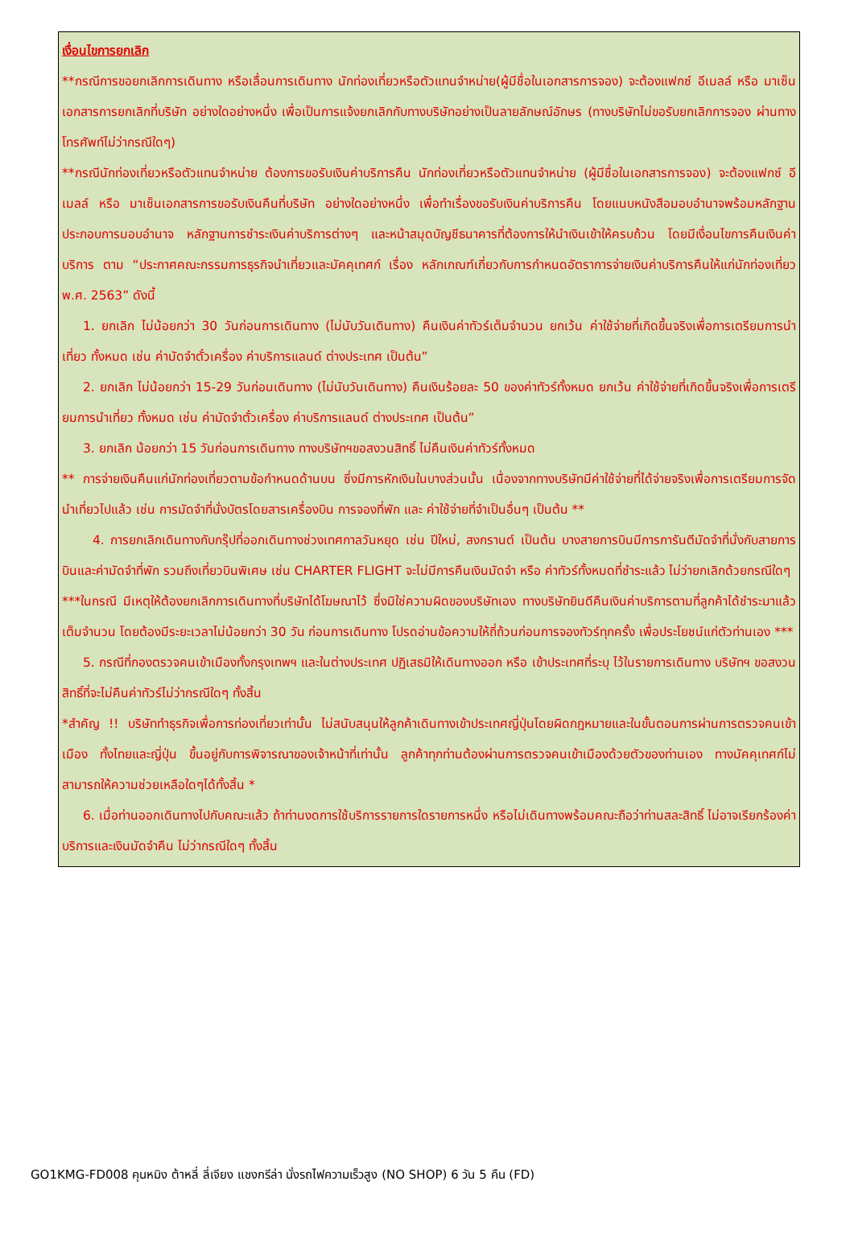เงื่อนไขการยกเลิก
**กรณีการขอยกเลิกการเดินทาง หรือเลื่อนการเดินทาง นักท่องเที่ยวหรือตัวแทนจำหน่าย(ผู้มีชื่อในเอกสารการจอง) จะต้องแฟกซ์ อีเมลล์ หรือ มาเซ็นเอกสารการยกเลิกที่บริษัท อย่างใดอย่างหนึ่ง เพื่อเป็นการแจ้งยกเลิกกับทางบริษัทอย่างเป็นลายลักษณ์อักษร (ทางบริษัทไม่ขอรับยกเลิกการจอง ผ่านทางโทรศัพท์ไม่ว่ากรณีใดๆ)
**กรณีนักท่องเที่ยวหรือตัวแทนจำหน่าย ต้องการขอรับเงินค่าบริการคืน นักท่องเที่ยวหรือตัวแทนจำหน่าย (ผู้มีชื่อในเอกสารการจอง) จะต้องแฟกซ์ อีเมลล์ หรือ มาเซ็นเอกสารการขอรับเงินคืนที่บริษัท อย่างใดอย่างหนึ่ง เพื่อทำเรื่องขอรับเงินค่าบริการคืน โดยแนบหนังสือมอบอำนาจพร้อมหลักฐานประกอบการมอบอำนาจ หลักฐานการชำระเงินค่าบริการต่างๆ และหน้าสมุดบัญชีธนาคารที่ต้องการให้นำเงินเข้าให้ครบถ้วน โดยมีเงื่อนไขการคืนเงินค่าบริการ ตาม “ประกาศคณะกรรมการธุรกิจนำเที่ยวและมัคคุเทศก์ เรื่อง หลักเกณฑ์เกี่ยวกับการกำหนดอัตราการจ่ายเงินค่าบริการคืนให้แก่นักท่องเที่ยว พ.ศ. 2563” ดังนี้
1. ยกเลิก ไม่น้อยกว่า 30 วันก่อนการเดินทาง (ไม่นับวันเดินทาง) คืนเงินค่าทัวร์เต็มจำนวน ยกเว้น ค่าใช้จ่ายที่เกิดขึ้นจริงเพื่อการเตรียมการนำเที่ยว ทั้งหมด เช่น ค่ามัดจำตั๋วเครื่อง ค่าบริการแลนด์ ต่างประเทศ เป็นต้น”
2. ยกเลิก ไม่น้อยกว่า 15-29 วันก่อนเดินทาง (ไม่นับวันเดินทาง) คืนเงินร้อยละ 50 ของค่าทัวร์ทั้งหมด ยกเว้น ค่าใช้จ่ายที่เกิดขึ้นจริงเพื่อการเตรียมการนำเที่ยว ทั้งหมด เช่น ค่ามัดจำตั๋วเครื่อง ค่าบริการแลนด์ ต่างประเทศ เป็นต้น”
3. ยกเลิก น้อยกว่า 15 วันก่อนการเดินทาง ทางบริษัทฯขอสงวนสิทธิ์ ไม่คืนเงินค่าทัวร์ทั้งหมด
** การจ่ายเงินคืนแก่นักท่องเที่ยวตามข้อกำหนดด้านบน ซึ่งมีการหักเงินในบางส่วนนั้น เนื่องจากทางบริษัทมีค่าใช้จ่ายที่ได้จ่ายจริงเพื่อการเตรียมการจัดนำเที่ยวไปแล้ว เช่น การมัดจำที่นั่งบัตรโดยสารเครื่องบิน การจองที่พัก และ ค่าใช้จ่ายที่จำเป็นอื่นๆ เป็นต้น **
4. การยกเลิกเดินทางกับกรุ๊ปที่ออกเดินทางช่วงเทศกาลวันหยุด เช่น ปีใหม่, สงกรานต์ เป็นต้น บางสายการบินมีการการันตีมัดจำที่นั่งกับสายการบินและค่ามัดจำที่พัก รวมถึงเที่ยวบินพิเศษ เช่น CHARTER FLIGHT จะไม่มีการคืนเงินมัดจำ หรือ ค่าทัวร์ทั้งหมดที่ชำระแล้ว ไม่ว่ายกเลิกด้วยกรณีใดๆ
***ในกรณี มีเหตุให้ต้องยกเลิกการเดินทางที่บริษัทได้โฆษณาไว้ ซึ่งมิใช่ความผิดของบริษัทเอง ทางบริษัทยินดีคืนเงินค่าบริการตามที่ลูกค้าได้ชำระมาแล้ว เต็มจำนวน โดยต้องมีระยะเวลาไม่น้อยกว่า 30 วัน ก่อนการเดินทาง โปรดอ่านข้อความให้ถี่ถ้วนก่อนการจองทัวร์ทุกครั้ง เพื่อประโยชน์แก่ตัวท่านเอง ***
5. กรณีที่กองตรวจคนเข้าเมืองทั้งกรุงเทพฯ และในต่างประเทศ ปฏิเสธมิให้เดินทางออก หรือ เข้าประเทศที่ระบุ ไว้ในรายการเดินทาง บริษัทฯ ขอสงวนสิทธิ์ที่จะไม่คืนค่าทัวร์ไม่ว่ากรณีใดๆ ทั้งสิ้น
*สำคัญ !! บริษัททำธุรกิจเพื่อการท่องเที่ยวเท่านั้น ไม่สนับสนุนให้ลูกค้าเดินทางเข้าประเทศญี่ปุ่นโดยผิดกฎหมายและในขั้นตอนการผ่านการตรวจคนเข้าเมือง ทั้งไทยและญี่ปุ่น ขึ้นอยู่กับการพิจารณาของเจ้าหน้าที่เท่านั้น ลูกค้าทุกท่านต้องผ่านการตรวจคนเข้าเมืองด้วยตัวของท่านเอง ทางมัคคุเทศก์ไม่สามารถให้ความช่วยเหลือใดๆได้ทั้งสิ้น *
6. เมื่อท่านออกเดินทางไปกับคณะแล้ว ถ้าท่านงดการใช้บริการรายการใดรายการหนึ่ง หรือไม่เดินทางพร้อมคณะถือว่าท่านสละสิทธิ์ ไม่อาจเรียกร้องค่าบริการและเงินมัดจำคืน ไม่ว่ากรณีใดๆ ทั้งสิ้น
GO1KMG-FD008 คุนหมิง ต้าหลี่ ลี่เจียง แชงกรีล่า นั่งรถไฟความเร็วสูง (NO SHOP) 6 วัน 5 คืน (FD)